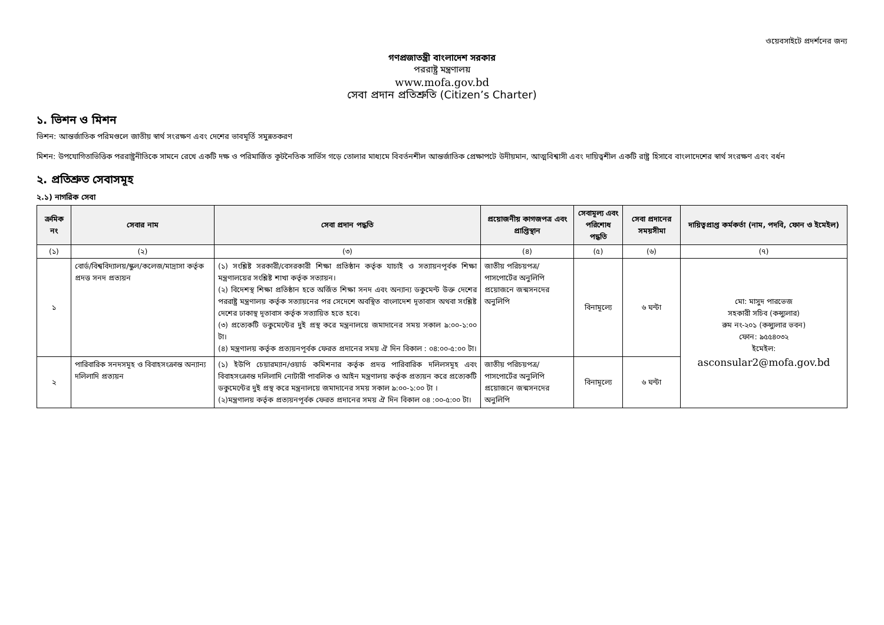ওয়েবসাইটে প্রদর্শনের জন্য
গণপ্রজাতন্ত্রী বাংলাদেশ সরকার
পররাষ্ট্র মন্ত্রণালয়
www.mofa.gov.bd
সেবা প্রদান প্রতিশ্রুতি (Citizen’s Charter)
১. ভিশন ও মিশন
ভিশন: আন্তর্জাতিক পরিমণ্ডলে জাতীয় স্বার্থ সংরক্ষণ এবং দেশের ভাবমূর্তি সমুন্নতকরণ
মিশন: উপযোগিতাভিত্তিক পররাষ্ট্রনীতিকে সামনে রেখে একটি দক্ষ ও পরিমার্জিত কূটনৈতিক সার্ভিস গড়ে তোলার মাধ্যমে বিবর্তনশীল আন্তর্জাতিক প্রেক্ষাপটে উদীয়মান, আত্মবিশ্বাসী এবং দায়িত্বশীল একটি রাষ্ট্র হিসাবে বাংলাদেশের স্বার্থ সংরক্ষণ এবং বর্ধন
২. প্রতিশ্রুত সেবাসমূহ
২.১) নাগরিক সেবা
| ক্রমিক নং | সেবার নাম | সেবা প্রদান পদ্ধতি | প্রয়োজনীয় কাগজপত্র এবং প্রাপ্তিস্থান | সেবামূল্য এবং পরিশোধ পদ্ধতি | সেবা প্রদানের সময়সীমা | দায়িত্বপ্রাপ্ত কর্মকর্তা (নাম, পদবি, ফোন ও ইমেইল) |
| --- | --- | --- | --- | --- | --- | --- |
| (১) | (২) | (৩) | (৪) | (৫) | (৬) | (৭) |
| ১ | বোর্ড/বিশ্ববিদ্যালয়/স্কুল/কলেজ/মাদ্রাসা কর্তৃক প্রদত্ত সনদ প্রত্যয়ন | (১) সংশ্লিষ্ট সরকারী/বেসরকারী শিক্ষা প্রতিষ্ঠান কর্তৃক যাচাই ও সত্যায়নপূর্বক শিক্ষা মন্ত্রণালয়ের সংশ্লিষ্ট শাখা কর্তৃক সত্যায়ন। (২) বিদেশস্থ শিক্ষা প্রতিষ্ঠান হতে অর্জিত শিক্ষা সনদ এবং অন্যান্য ডকুমেন্ট উক্ত দেশের পররাষ্ট্র মন্ত্রণালয় কর্তৃক সত্যায়নের পর সেদেশে অবস্থিত বাংলাদেশ দূতাবাস অথবা সংশ্লিষ্ট দেশের ঢাকাস্থ দূতাবাস কর্তৃক সত্যায়িত হতে হবে। (৩) প্রত্যেকটি ডকুমেন্টের দুই প্রস্থ করে মন্ত্রনালয়ে জমাদানের সময় সকাল ৯:০০-১:০০ টা। (৪) মন্ত্রণালয় কর্তৃক প্রত্যয়নপূর্বক ফেরত প্রদানের সময় ঐ দিন বিকাল : ০৪:০০-৫:০০ টা। | জাতীয় পরিচয়পত্র/পাসপোর্টের অনুলিপি প্রয়োজনে জন্মসনদের অনুলিপি | বিনামূল্যে | ৬ ঘন্টা | মো: মাসুদ পারভেজ সহকারী সচিব (কন্স্যুলার) রুম নং-২০১ (কন্স্যুলার ভবন) ফোন: ৯৫৫৪০৩২ ইমেইল: asconsular2@mofa.gov.bd |
| ২ | পারিবারিক সনদসমূহ ও বিবাহসংক্রান্ত অন্যান্য দলিলাদি প্রত্যয়ন | (১) ইউপি চেয়ারম্যান/ওয়ার্ড কমিশনার কর্তৃক প্রদত্ত পারিবারিক দলিলসমূহ এবং বিবাহসংক্রান্ত দলিলাদি নোটারী পাবলিক ও আইন মন্ত্রণালয় কর্তৃক প্রত্যয়ন করে প্রত্যেকটি ডকুমেন্টের দুই প্রস্থ করে মন্ত্রনালয়ে জমাদানের সময় সকাল ৯:০০-১:০০ টা । (২)মন্ত্রণালয় কর্তৃক প্রত্যয়নপূর্বক ফেরত প্রদানের সময় ঐ দিন বিকাল ০৪ :০০-৫:০০ টা। | জাতীয় পরিচয়পত্র/পাসপোর্টের অনুলিপি প্রয়োজনে জন্মসনদের অনুলিপি | বিনামূল্যে | ৬ ঘন্টা | |